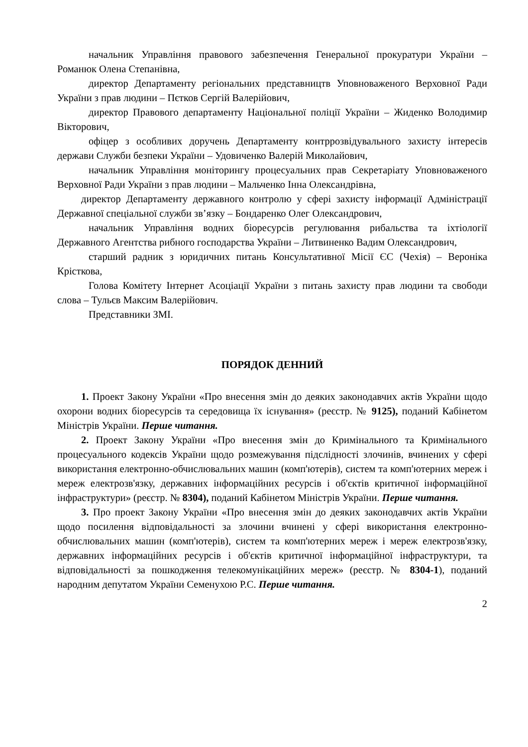начальник Управління правового забезпечення Генеральної прокуратури України – Романюк Олена Степанівна,
директор Департаменту регіональних представництв Уповноваженого Верховної Ради України з прав людини – Пєтков Сергій Валерійович,
директор Правового департаменту Національної поліції України – Жиденко Володимир Вікторович,
офіцер з особливих доручень Департаменту контррозвідувального захисту інтересів держави Служби безпеки України – Удовиченко Валерій Миколайович,
начальник Управління моніторингу процесуальних прав Секретаріату Уповноваженого Верховної Ради України з прав людини – Мальченко Інна Олександрівна,
директор Департаменту державного контролю у сфері захисту інформації Адміністрації Державної спеціальної служби зв’язку – Бондаренко Олег Олександрович,
начальник Управління водних біоресурсів регулювання рибальства та іхтіології Державного Агентства рибного господарства України – Литвиненко Вадим Олександрович,
старший радник з юридичних питань Консультативної Місії ЄС (Чехія) – Вероніка Крісткова,
Голова Комітету Інтернет Асоціації України з питань захисту прав людини та свободи слова – Тульєв Максим Валерійович.
Представники ЗМІ.
ПОРЯДОК ДЕННИЙ
1. Проект Закону України «Про внесення змін до деяких законодавчих актів України щодо охорони водних біоресурсів та середовища їх існування» (реєстр. № 9125), поданий Кабінетом Міністрів України. Перше читання.
2. Проект Закону України «Про внесення змін до Кримінального та Кримінального процесуального кодексів України щодо розмежування підслідності злочинів, вчинених у сфері використання електронно-обчислювальних машин (комп'ютерів), систем та комп'ютерних мереж і мереж електрозв'язку, державних інформаційних ресурсів і об'єктів критичної інформаційної інфраструктури» (реєстр. № 8304), поданий Кабінетом Міністрів України. Перше читання.
3. Про проект Закону України «Про внесення змін до деяких законодавчих актів України щодо посилення відповідальності за злочини вчинені у сфері використання електронно-обчислювальних машин (комп'ютерів), систем та комп'ютерних мереж і мереж електрозв'язку, державних інформаційних ресурсів і об'єктів критичної інформаційної інфраструктури, та відповідальності за пошкодження телекомунікаційних мереж» (реєстр. № 8304-1), поданий народним депутатом України Семенухою Р.С. Перше читання.
2